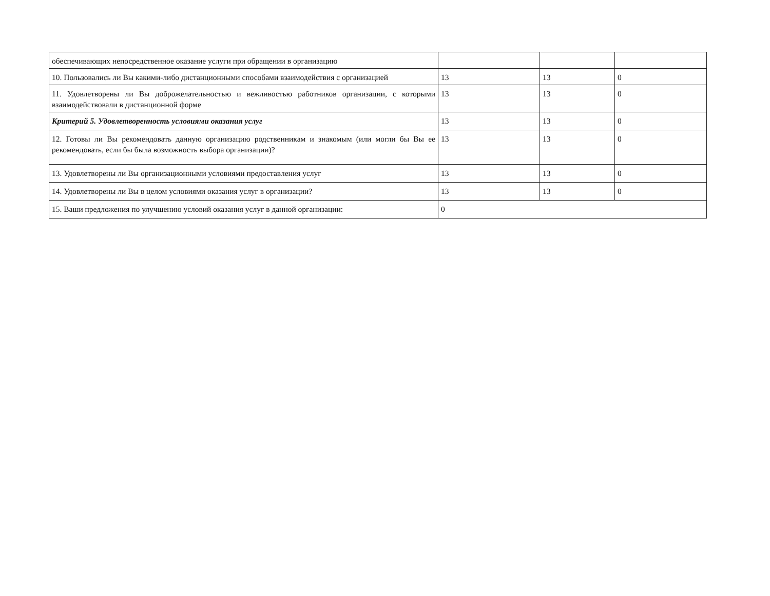| обеспечивающих непосредственное оказание услуги при обращении в организацию | | | |
| 10. Пользовались ли Вы какими-либо дистанционными способами взаимодействия с организацией | 13 | 13 | 0 |
| 11. Удовлетворены ли Вы доброжелательностью и вежливостью работников организации, с которыми взаимодействовали в дистанционной форме | 13 | 13 | 0 |
| Критерий 5. Удовлетворенность условиями оказания услуг | 13 | 13 | 0 |
| 12. Готовы ли Вы рекомендовать данную организацию родственникам и знакомым (или могли бы Вы ее рекомендовать, если бы была возможность выбора организации)? | 13 | 13 | 0 |
| 13. Удовлетворены ли Вы организационными условиями предоставления услуг | 13 | 13 | 0 |
| 14. Удовлетворены ли Вы в целом условиями оказания услуг в организации? | 13 | 13 | 0 |
| 15. Ваши предложения по улучшению условий оказания услуг в данной организации: | 0 | | |